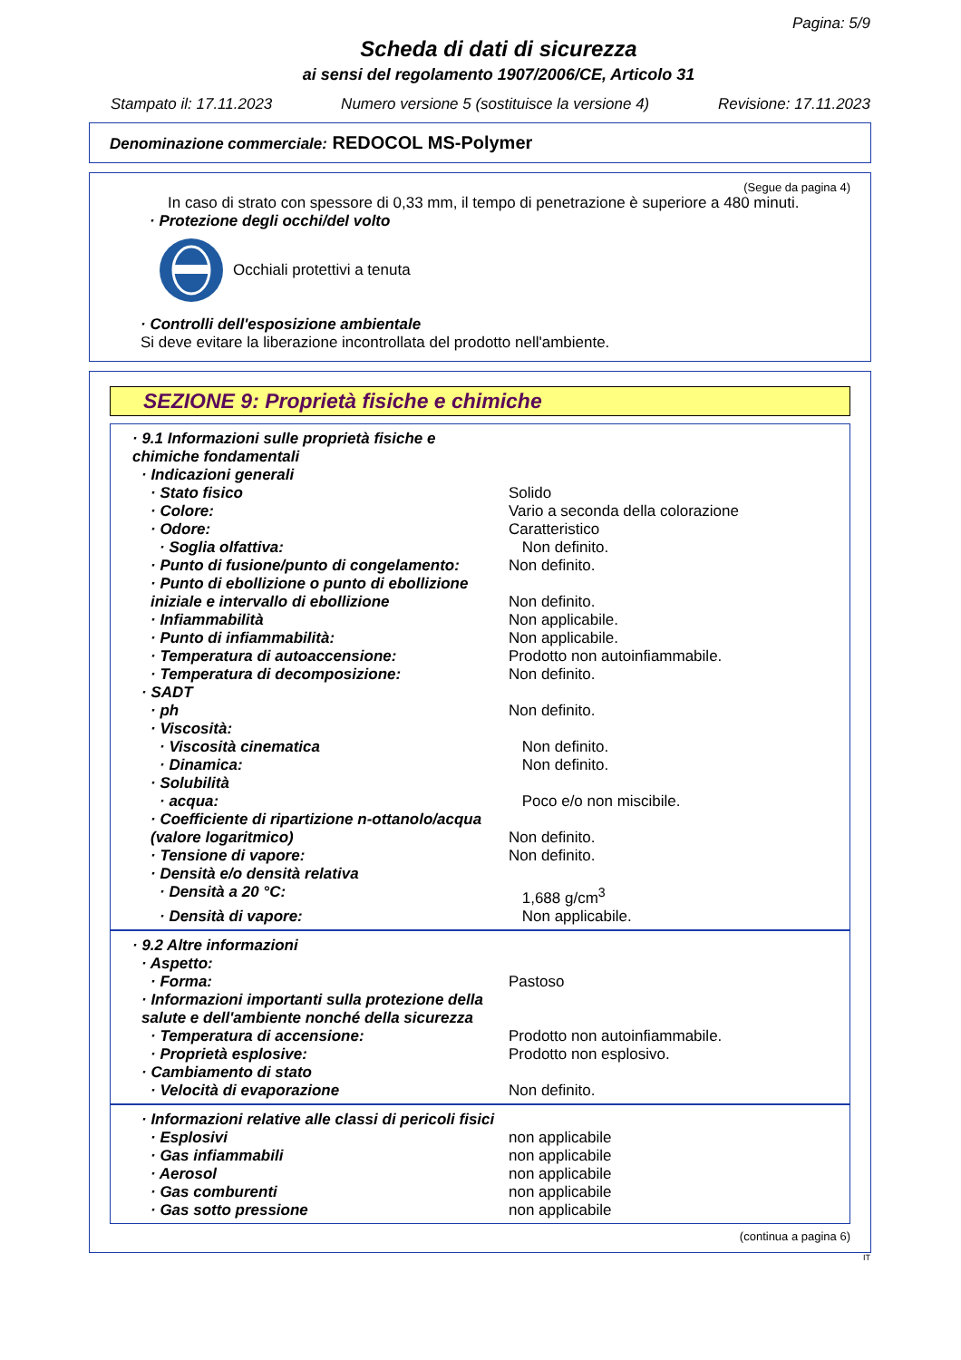Pagina: 5/9
Scheda di dati di sicurezza
ai sensi del regolamento 1907/2006/CE, Articolo 31
Stampato il: 17.11.2023 Numero versione 5 (sostituisce la versione 4) Revisione: 17.11.2023
Denominazione commerciale: REDOCOL MS-Polymer
(Segue da pagina 4)
In caso di strato con spessore di 0,33 mm, il tempo di penetrazione è superiore a 480 minuti.
· Protezione degli occhi/del volto
Occhiali protettivi a tenuta
· Controlli dell'esposizione ambientale
Si deve evitare la liberazione incontrollata del prodotto nell'ambiente.
SEZIONE 9: Proprietà fisiche e chimiche
· 9.1 Informazioni sulle proprietà fisiche e chimiche fondamentali
· Indicazioni generali
· Stato fisico Solido
· Colore: Vario a seconda della colorazione
· Odore: Caratteristico
· Soglia olfattiva: Non definito.
· Punto di fusione/punto di congelamento: Non definito.
· Punto di ebollizione o punto di ebollizione iniziale e intervallo di ebollizione Non definito.
· Infiammabilità Non applicabile.
· Punto di infiammabilità: Non applicabile.
· Temperatura di autoaccensione: Prodotto non autoinfiammabile.
· Temperatura di decomposizione: Non definito.
· SADT
· ph Non definito.
· Viscosità:
· Viscosità cinematica Non definito.
· Dinamica: Non definito.
· Solubilità
· acqua: Poco e/o non miscibile.
· Coefficiente di ripartizione n-ottanolo/acqua (valore logaritmico) Non definito.
· Tensione di vapore: Non definito.
· Densità e/o densità relativa
· Densità a 20 °C: 1,688 g/cm<sup>3</sup>
· Densità di vapore: Non applicabile.
· 9.2 Altre informazioni
· Aspetto:
· Forma: Pastoso
· Informazioni importanti sulla protezione della salute e dell'ambiente nonché della sicurezza
· Temperatura di accensione: Prodotto non autoinfiammabile.
· Proprietà esplosive: Prodotto non esplosivo.
· Cambiamento di stato
· Velocità di evaporazione Non definito.
· Informazioni relative alle classi di pericoli fisici
· Esplosivi non applicabile
· Gas infiammabili non applicabile
· Aerosol non applicabile
· Gas comburenti non applicabile
· Gas sotto pressione non applicabile
(continua a pagina 6)
IT